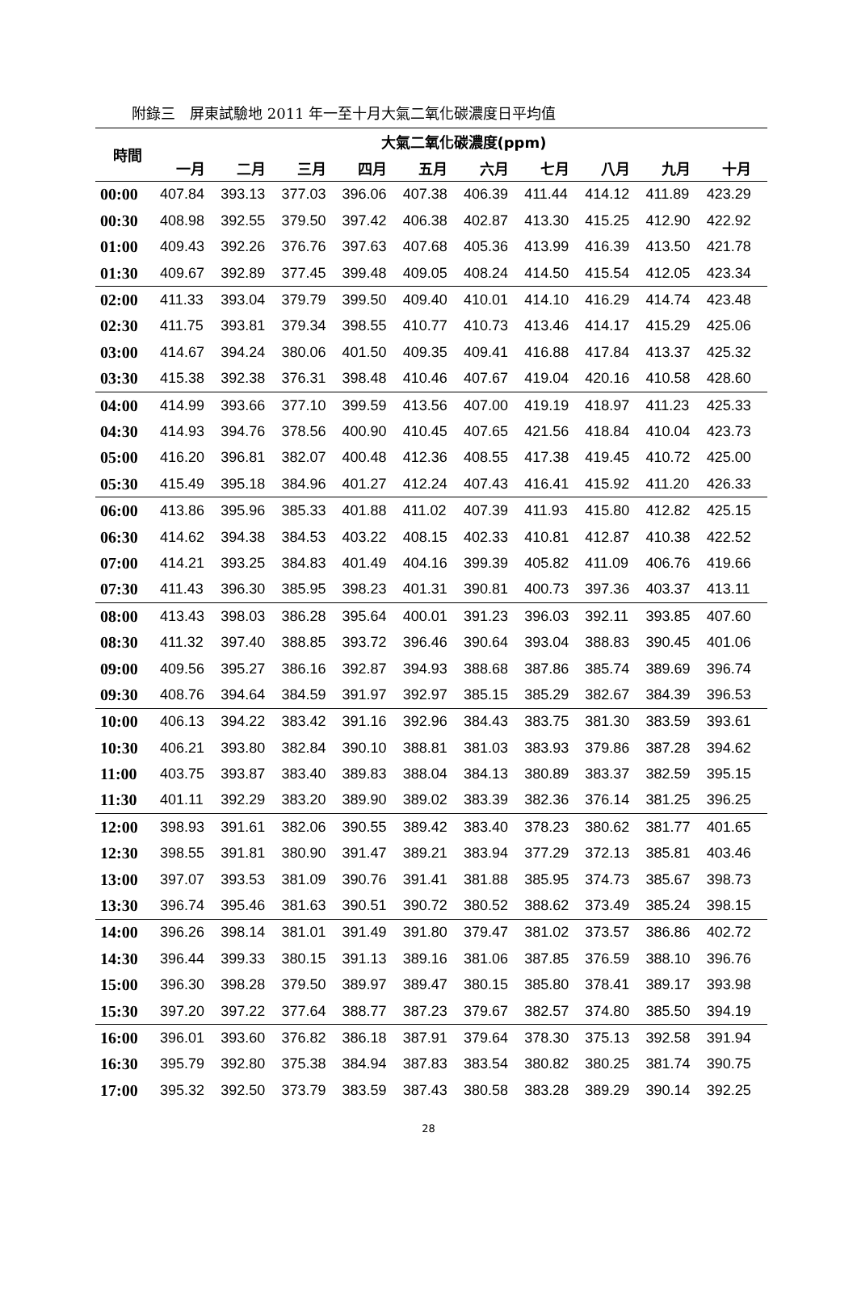附錄三　屏東試驗地 2011 年一至十月大氣二氧化碳濃度日平均值
| 時間 | 大氣二氧化碳濃度(ppm) | | | | | | | | | |
| --- | --- | --- | --- | --- | --- | --- | --- | --- | --- | --- |
| | 一月 | 二月 | 三月 | 四月 | 五月 | 六月 | 七月 | 八月 | 九月 | 十月 |
| 00:00 | 407.84 | 393.13 | 377.03 | 396.06 | 407.38 | 406.39 | 411.44 | 414.12 | 411.89 | 423.29 |
| 00:30 | 408.98 | 392.55 | 379.50 | 397.42 | 406.38 | 402.87 | 413.30 | 415.25 | 412.90 | 422.92 |
| 01:00 | 409.43 | 392.26 | 376.76 | 397.63 | 407.68 | 405.36 | 413.99 | 416.39 | 413.50 | 421.78 |
| 01:30 | 409.67 | 392.89 | 377.45 | 399.48 | 409.05 | 408.24 | 414.50 | 415.54 | 412.05 | 423.34 |
| 02:00 | 411.33 | 393.04 | 379.79 | 399.50 | 409.40 | 410.01 | 414.10 | 416.29 | 414.74 | 423.48 |
| 02:30 | 411.75 | 393.81 | 379.34 | 398.55 | 410.77 | 410.73 | 413.46 | 414.17 | 415.29 | 425.06 |
| 03:00 | 414.67 | 394.24 | 380.06 | 401.50 | 409.35 | 409.41 | 416.88 | 417.84 | 413.37 | 425.32 |
| 03:30 | 415.38 | 392.38 | 376.31 | 398.48 | 410.46 | 407.67 | 419.04 | 420.16 | 410.58 | 428.60 |
| 04:00 | 414.99 | 393.66 | 377.10 | 399.59 | 413.56 | 407.00 | 419.19 | 418.97 | 411.23 | 425.33 |
| 04:30 | 414.93 | 394.76 | 378.56 | 400.90 | 410.45 | 407.65 | 421.56 | 418.84 | 410.04 | 423.73 |
| 05:00 | 416.20 | 396.81 | 382.07 | 400.48 | 412.36 | 408.55 | 417.38 | 419.45 | 410.72 | 425.00 |
| 05:30 | 415.49 | 395.18 | 384.96 | 401.27 | 412.24 | 407.43 | 416.41 | 415.92 | 411.20 | 426.33 |
| 06:00 | 413.86 | 395.96 | 385.33 | 401.88 | 411.02 | 407.39 | 411.93 | 415.80 | 412.82 | 425.15 |
| 06:30 | 414.62 | 394.38 | 384.53 | 403.22 | 408.15 | 402.33 | 410.81 | 412.87 | 410.38 | 422.52 |
| 07:00 | 414.21 | 393.25 | 384.83 | 401.49 | 404.16 | 399.39 | 405.82 | 411.09 | 406.76 | 419.66 |
| 07:30 | 411.43 | 396.30 | 385.95 | 398.23 | 401.31 | 390.81 | 400.73 | 397.36 | 403.37 | 413.11 |
| 08:00 | 413.43 | 398.03 | 386.28 | 395.64 | 400.01 | 391.23 | 396.03 | 392.11 | 393.85 | 407.60 |
| 08:30 | 411.32 | 397.40 | 388.85 | 393.72 | 396.46 | 390.64 | 393.04 | 388.83 | 390.45 | 401.06 |
| 09:00 | 409.56 | 395.27 | 386.16 | 392.87 | 394.93 | 388.68 | 387.86 | 385.74 | 389.69 | 396.74 |
| 09:30 | 408.76 | 394.64 | 384.59 | 391.97 | 392.97 | 385.15 | 385.29 | 382.67 | 384.39 | 396.53 |
| 10:00 | 406.13 | 394.22 | 383.42 | 391.16 | 392.96 | 384.43 | 383.75 | 381.30 | 383.59 | 393.61 |
| 10:30 | 406.21 | 393.80 | 382.84 | 390.10 | 388.81 | 381.03 | 383.93 | 379.86 | 387.28 | 394.62 |
| 11:00 | 403.75 | 393.87 | 383.40 | 389.83 | 388.04 | 384.13 | 380.89 | 383.37 | 382.59 | 395.15 |
| 11:30 | 401.11 | 392.29 | 383.20 | 389.90 | 389.02 | 383.39 | 382.36 | 376.14 | 381.25 | 396.25 |
| 12:00 | 398.93 | 391.61 | 382.06 | 390.55 | 389.42 | 383.40 | 378.23 | 380.62 | 381.77 | 401.65 |
| 12:30 | 398.55 | 391.81 | 380.90 | 391.47 | 389.21 | 383.94 | 377.29 | 372.13 | 385.81 | 403.46 |
| 13:00 | 397.07 | 393.53 | 381.09 | 390.76 | 391.41 | 381.88 | 385.95 | 374.73 | 385.67 | 398.73 |
| 13:30 | 396.74 | 395.46 | 381.63 | 390.51 | 390.72 | 380.52 | 388.62 | 373.49 | 385.24 | 398.15 |
| 14:00 | 396.26 | 398.14 | 381.01 | 391.49 | 391.80 | 379.47 | 381.02 | 373.57 | 386.86 | 402.72 |
| 14:30 | 396.44 | 399.33 | 380.15 | 391.13 | 389.16 | 381.06 | 387.85 | 376.59 | 388.10 | 396.76 |
| 15:00 | 396.30 | 398.28 | 379.50 | 389.97 | 389.47 | 380.15 | 385.80 | 378.41 | 389.17 | 393.98 |
| 15:30 | 397.20 | 397.22 | 377.64 | 388.77 | 387.23 | 379.67 | 382.57 | 374.80 | 385.50 | 394.19 |
| 16:00 | 396.01 | 393.60 | 376.82 | 386.18 | 387.91 | 379.64 | 378.30 | 375.13 | 392.58 | 391.94 |
| 16:30 | 395.79 | 392.80 | 375.38 | 384.94 | 387.83 | 383.54 | 380.82 | 380.25 | 381.74 | 390.75 |
| 17:00 | 395.32 | 392.50 | 373.79 | 383.59 | 387.43 | 380.58 | 383.28 | 389.29 | 390.14 | 392.25 |
28